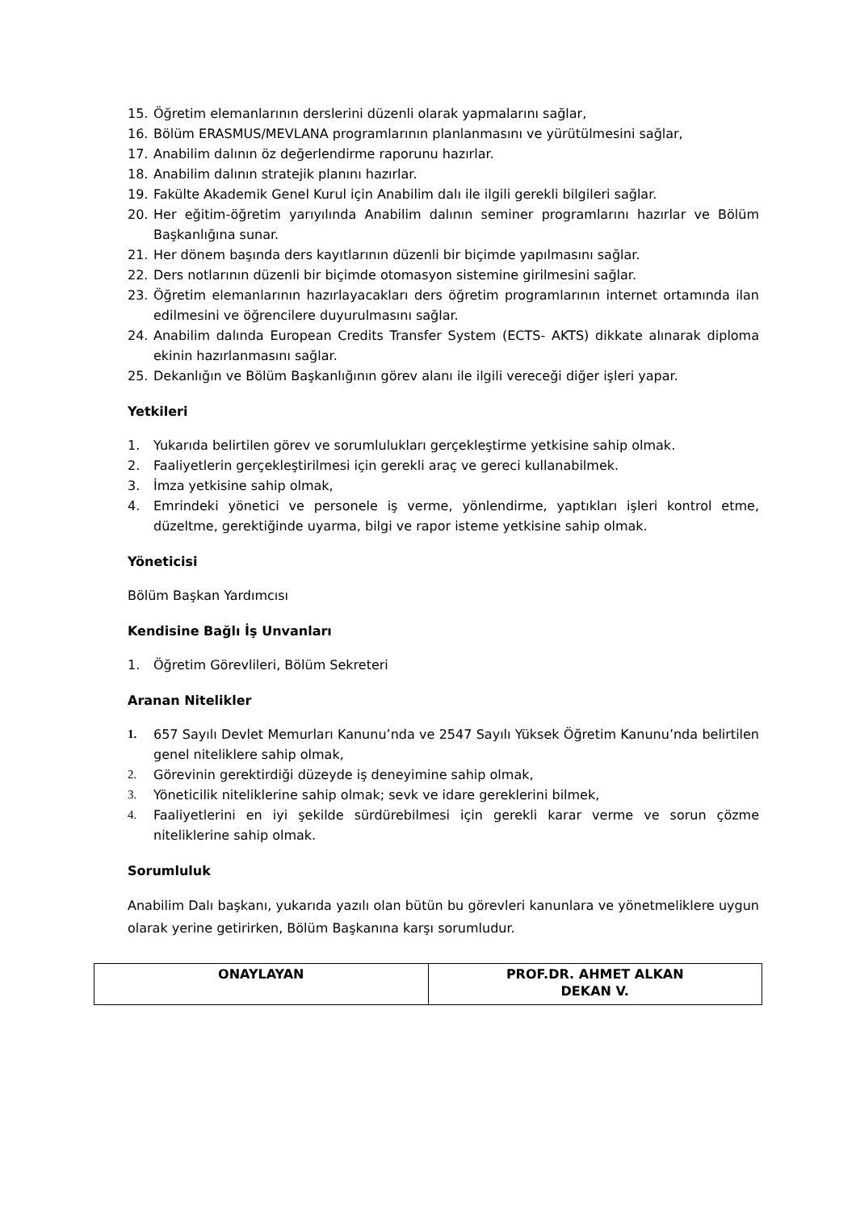15. Öğretim elemanlarının derslerini düzenli olarak yapmalarını sağlar,
16. Bölüm ERASMUS/MEVLANA programlarının planlanmasını ve yürütülmesini sağlar,
17. Anabilim dalının öz değerlendirme raporunu hazırlar.
18. Anabilim dalının stratejik planını hazırlar.
19. Fakülte Akademik Genel Kurul için Anabilim dalı ile ilgili gerekli bilgileri sağlar.
20. Her eğitim-öğretim yarıyılında Anabilim dalının seminer programlarını hazırlar ve Bölüm Başkanlığına sunar.
21. Her dönem başında ders kayıtlarının düzenli bir biçimde yapılmasını sağlar.
22. Ders notlarının düzenli bir biçimde otomasyon sistemine girilmesini sağlar.
23. Öğretim elemanlarının hazırlayacakları ders öğretim programlarının internet ortamında ilan edilmesini ve öğrencilere duyurulmasını sağlar.
24. Anabilim dalında European Credits Transfer System (ECTS- AKTS) dikkate alınarak diploma ekinin hazırlanmasını sağlar.
25. Dekanlığın ve Bölüm Başkanlığının görev alanı ile ilgili vereceği diğer işleri yapar.
Yetkileri
1. Yukarıda belirtilen görev ve sorumlulukları gerçekleştirme yetkisine sahip olmak.
2. Faaliyetlerin gerçekleştirilmesi için gerekli araç ve gereci kullanabilmek.
3. İmza yetkisine sahip olmak,
4. Emrindeki yönetici ve personele iş verme, yönlendirme, yaptıkları işleri kontrol etme, düzeltme, gerektiğinde uyarma, bilgi ve rapor isteme yetkisine sahip olmak.
Yöneticisi
Bölüm Başkan Yardımcısı
Kendisine Bağlı İş Unvanları
1. Öğretim Görevlileri, Bölüm Sekreteri
Aranan Nitelikler
1. 657 Sayılı Devlet Memurları Kanunu’nda ve 2547 Sayılı Yüksek Öğretim Kanunu’nda belirtilen genel niteliklere sahip olmak,
2. Görevinin gerektirdiği düzeyde iş deneyimine sahip olmak,
3. Yöneticilik niteliklerine sahip olmak; sevk ve idare gereklerini bilmek,
4. Faaliyetlerini en iyi şekilde sürdürebilmesi için gerekli karar verme ve sorun çözme niteliklerine sahip olmak.
Sorumluluk
Anabilim Dalı başkanı, yukarıda yazılı olan bütün bu görevleri kanunlara ve yönetmeliklere uygun olarak yerine getirirken, Bölüm Başkanına karşı sorumludur.
| ONAYLAYAN | PROF.DR. AHMET ALKAN DEKAN V. |